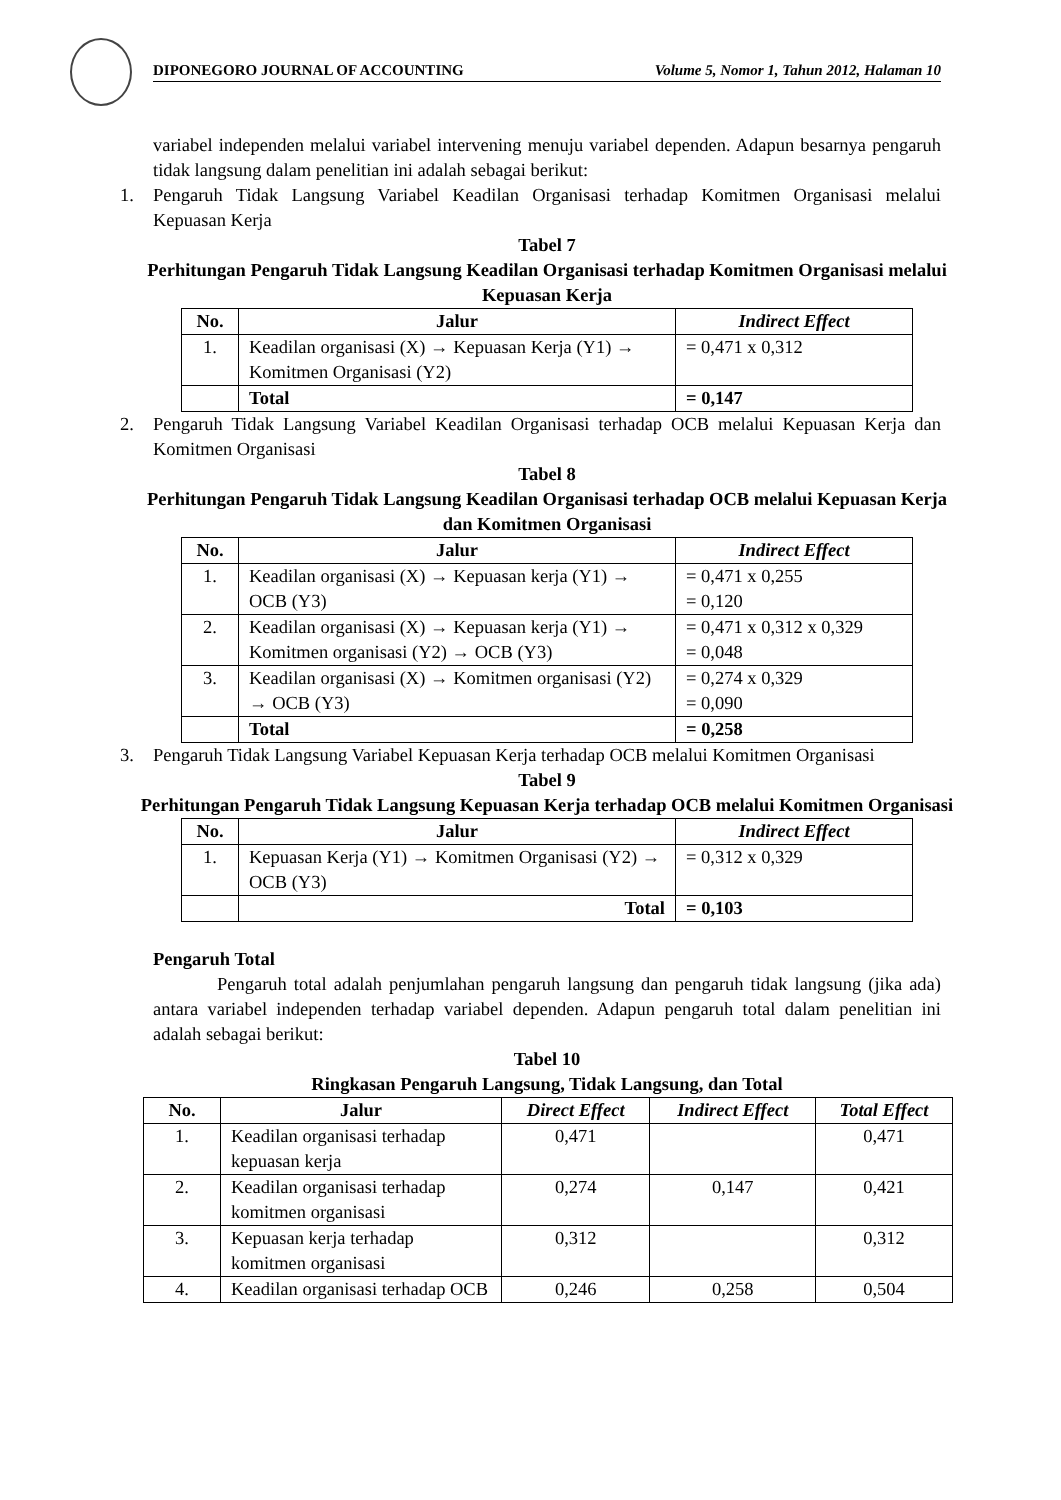DIPONEGORO JOURNAL OF ACCOUNTING Volume 5, Nomor 1, Tahun 2012, Halaman 10
variabel independen melalui variabel intervening menuju variabel dependen. Adapun besarnya pengaruh tidak langsung dalam penelitian ini adalah sebagai berikut:
1. Pengaruh Tidak Langsung Variabel Keadilan Organisasi terhadap Komitmen Organisasi melalui Kepuasan Kerja
Tabel 7
Perhitungan Pengaruh Tidak Langsung Keadilan Organisasi terhadap Komitmen Organisasi melalui Kepuasan Kerja
| No. | Jalur | Indirect Effect |
| --- | --- | --- |
| 1. | Keadilan organisasi (X) → Kepuasan Kerja (Y1) → Komitmen Organisasi (Y2) | = 0,471 x 0,312 |
| | Total | = 0,147 |
2. Pengaruh Tidak Langsung Variabel Keadilan Organisasi terhadap OCB melalui Kepuasan Kerja dan Komitmen Organisasi
Tabel 8
Perhitungan Pengaruh Tidak Langsung Keadilan Organisasi terhadap OCB melalui Kepuasan Kerja dan Komitmen Organisasi
| No. | Jalur | Indirect Effect |
| --- | --- | --- |
| 1. | Keadilan organisasi (X) → Kepuasan kerja (Y1) → OCB (Y3) | = 0,471 x 0,255 = 0,120 |
| 2. | Keadilan organisasi (X) → Kepuasan kerja (Y1) → Komitmen organisasi (Y2) → OCB (Y3) | = 0,471 x 0,312 x 0,329 = 0,048 |
| 3. | Keadilan organisasi (X) → Komitmen organisasi (Y2) → OCB (Y3) | = 0,274 x 0,329 = 0,090 |
| | Total | = 0,258 |
3. Pengaruh Tidak Langsung Variabel Kepuasan Kerja terhadap OCB melalui Komitmen Organisasi
Tabel 9
Perhitungan Pengaruh Tidak Langsung Kepuasan Kerja terhadap OCB melalui Komitmen Organisasi
| No. | Jalur | Indirect Effect |
| --- | --- | --- |
| 1. | Kepuasan Kerja (Y1) → Komitmen Organisasi (Y2) → OCB (Y3) | = 0,312 x 0,329 |
| | Total | = 0,103 |
Pengaruh Total
Pengaruh total adalah penjumlahan pengaruh langsung dan pengaruh tidak langsung (jika ada) antara variabel independen terhadap variabel dependen. Adapun pengaruh total dalam penelitian ini adalah sebagai berikut:
Tabel 10
Ringkasan Pengaruh Langsung, Tidak Langsung, dan Total
| No. | Jalur | Direct Effect | Indirect Effect | Total Effect |
| --- | --- | --- | --- | --- |
| 1. | Keadilan organisasi terhadap kepuasan kerja | 0,471 | | 0,471 |
| 2. | Keadilan organisasi terhadap komitmen organisasi | 0,274 | 0,147 | 0,421 |
| 3. | Kepuasan kerja terhadap komitmen organisasi | 0,312 | | 0,312 |
| 4. | Keadilan organisasi terhadap OCB | 0,246 | 0,258 | 0,504 |